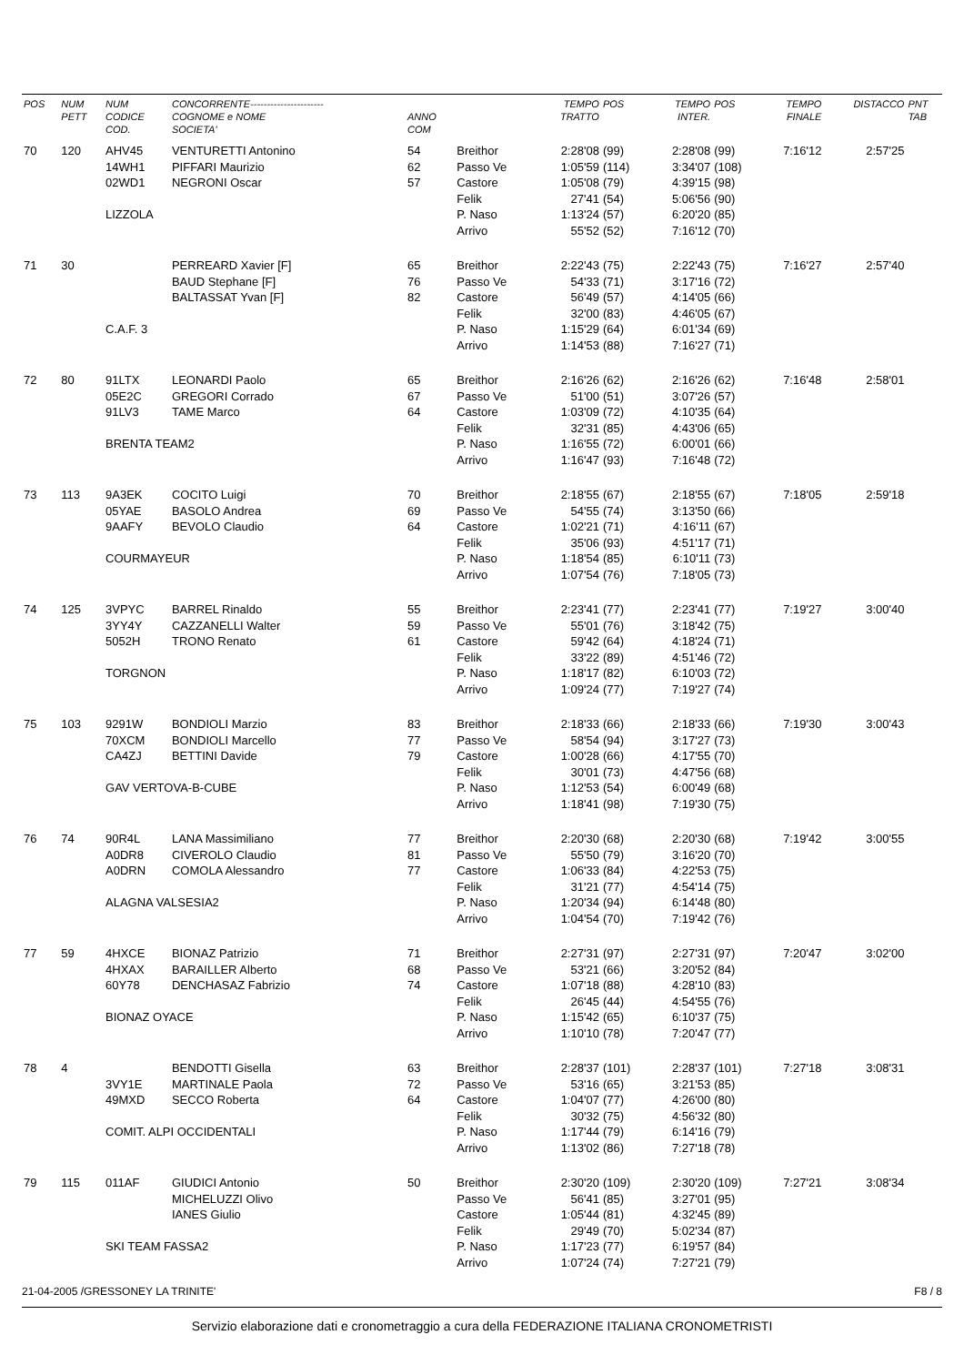| POS | NUM PETT | NUM CODICE COD. | CONCORRENTE---------------------- COGNOME e NOME SOCIETA' | ANNO COM | | TEMPO TRATTO | POS | TEMPO INTER. | POS | TEMPO FINALE | DISTACCO | PNT TAB |
| --- | --- | --- | --- | --- | --- | --- | --- | --- | --- | --- | --- | --- |
| 70 | 120 | AHV45 | VENTURETTI Antonino | 54 | Breithor | 2:28'08 | (99) | 2:28'08 | (99) | 7:16'12 | 2:57'25 | |
| | | 14WH1 | PIFFARI Maurizio | 62 | Passo Ve | 1:05'59 | (114) | 3:34'07 | (108) | | | |
| | | 02WD1 | NEGRONI Oscar | 57 | Castore | 1:05'08 | (79) | 4:39'15 | (98) | | | |
| | | | | | Felik | 27'41 | (54) | 5:06'56 | (90) | | | |
| | | LIZZOLA | | | P. Naso | 1:13'24 | (57) | 6:20'20 | (85) | | | |
| | | | | | Arrivo | 55'52 | (52) | 7:16'12 | (70) | | | |
| 71 | 30 | | PERREARD Xavier [F] | 65 | Breithor | 2:22'43 | (75) | 2:22'43 | (75) | 7:16'27 | 2:57'40 | |
| | | | BAUD Stephane [F] | 76 | Passo Ve | 54'33 | (71) | 3:17'16 | (72) | | | |
| | | | BALTASSAT Yvan [F] | 82 | Castore | 56'49 | (57) | 4:14'05 | (66) | | | |
| | | | | | Felik | 32'00 | (83) | 4:46'05 | (67) | | | |
| | | C.A.F. 3 | | | P. Naso | 1:15'29 | (64) | 6:01'34 | (69) | | | |
| | | | | | Arrivo | 1:14'53 | (88) | 7:16'27 | (71) | | | |
| 72 | 80 | 91LTX | LEONARDI Paolo | 65 | Breithor | 2:16'26 | (62) | 2:16'26 | (62) | 7:16'48 | 2:58'01 | |
| | | 05E2C | GREGORI Corrado | 67 | Passo Ve | 51'00 | (51) | 3:07'26 | (57) | | | |
| | | 91LV3 | TAME Marco | 64 | Castore | 1:03'09 | (72) | 4:10'35 | (64) | | | |
| | | | | | Felik | 32'31 | (85) | 4:43'06 | (65) | | | |
| | | BRENTA TEAM2 | | | P. Naso | 1:16'55 | (72) | 6:00'01 | (66) | | | |
| | | | | | Arrivo | 1:16'47 | (93) | 7:16'48 | (72) | | | |
| 73 | 113 | 9A3EK | COCITO Luigi | 70 | Breithor | 2:18'55 | (67) | 2:18'55 | (67) | 7:18'05 | 2:59'18 | |
| | | 05YAE | BASOLO Andrea | 69 | Passo Ve | 54'55 | (74) | 3:13'50 | (66) | | | |
| | | 9AAFY | BEVOLO Claudio | 64 | Castore | 1:02'21 | (71) | 4:16'11 | (67) | | | |
| | | | | | Felik | 35'06 | (93) | 4:51'17 | (71) | | | |
| | | COURMAYEUR | | | P. Naso | 1:18'54 | (85) | 6:10'11 | (73) | | | |
| | | | | | Arrivo | 1:07'54 | (76) | 7:18'05 | (73) | | | |
| 74 | 125 | 3VPYC | BARREL Rinaldo | 55 | Breithor | 2:23'41 | (77) | 2:23'41 | (77) | 7:19'27 | 3:00'40 | |
| | | 3YY4Y | CAZZANELLI Walter | 59 | Passo Ve | 55'01 | (76) | 3:18'42 | (75) | | | |
| | | 5052H | TRONO Renato | 61 | Castore | 59'42 | (64) | 4:18'24 | (71) | | | |
| | | | | | Felik | 33'22 | (89) | 4:51'46 | (72) | | | |
| | | TORGNON | | | P. Naso | 1:18'17 | (82) | 6:10'03 | (72) | | | |
| | | | | | Arrivo | 1:09'24 | (77) | 7:19'27 | (74) | | | |
| 75 | 103 | 9291W | BONDIOLI Marzio | 83 | Breithor | 2:18'33 | (66) | 2:18'33 | (66) | 7:19'30 | 3:00'43 | |
| | | 70XCM | BONDIOLI Marcello | 77 | Passo Ve | 58'54 | (94) | 3:17'27 | (73) | | | |
| | | CA4ZJ | BETTINI Davide | 79 | Castore | 1:00'28 | (66) | 4:17'55 | (70) | | | |
| | | | | | Felik | 30'01 | (73) | 4:47'56 | (68) | | | |
| | | GAV VERTOVA-B-CUBE | | | P. Naso | 1:12'53 | (54) | 6:00'49 | (68) | | | |
| | | | | | Arrivo | 1:18'41 | (98) | 7:19'30 | (75) | | | |
| 76 | 74 | 90R4L | LANA Massimiliano | 77 | Breithor | 2:20'30 | (68) | 2:20'30 | (68) | 7:19'42 | 3:00'55 | |
| | | A0DR8 | CIVEROLO Claudio | 81 | Passo Ve | 55'50 | (79) | 3:16'20 | (70) | | | |
| | | A0DRN | COMOLA Alessandro | 77 | Castore | 1:06'33 | (84) | 4:22'53 | (75) | | | |
| | | | | | Felik | 31'21 | (77) | 4:54'14 | (75) | | | |
| | | ALAGNA VALSESIA2 | | | P. Naso | 1:20'34 | (94) | 6:14'48 | (80) | | | |
| | | | | | Arrivo | 1:04'54 | (70) | 7:19'42 | (76) | | | |
| 77 | 59 | 4HXCE | BIONAZ Patrizio | 71 | Breithor | 2:27'31 | (97) | 2:27'31 | (97) | 7:20'47 | 3:02'00 | |
| | | 4HXAX | BARAILLER Alberto | 68 | Passo Ve | 53'21 | (66) | 3:20'52 | (84) | | | |
| | | 60Y78 | DENCHASAZ Fabrizio | 74 | Castore | 1:07'18 | (88) | 4:28'10 | (83) | | | |
| | | | | | Felik | 26'45 | (44) | 4:54'55 | (76) | | | |
| | | BIONAZ OYACE | | | P. Naso | 1:15'42 | (65) | 6:10'37 | (75) | | | |
| | | | | | Arrivo | 1:10'10 | (78) | 7:20'47 | (77) | | | |
| 78 | 4 | | BENDOTTI Gisella | 63 | Breithor | 2:28'37 | (101) | 2:28'37 | (101) | 7:27'18 | 3:08'31 | |
| | | 3VY1E | MARTINALE Paola | 72 | Passo Ve | 53'16 | (65) | 3:21'53 | (85) | | | |
| | | 49MXD | SECCO Roberta | 64 | Castore | 1:04'07 | (77) | 4:26'00 | (80) | | | |
| | | | | | Felik | 30'32 | (75) | 4:56'32 | (80) | | | |
| | | COMIT. ALPI OCCIDENTALI | | | P. Naso | 1:17'44 | (79) | 6:14'16 | (79) | | | |
| | | | | | Arrivo | 1:13'02 | (86) | 7:27'18 | (78) | | | |
| 79 | 115 | 011AF | GIUDICI Antonio | 50 | Breithor | 2:30'20 | (109) | 2:30'20 | (109) | 7:27'21 | 3:08'34 | |
| | | | MICHELUZZI Olivo | | Passo Ve | 56'41 | (85) | 3:27'01 | (95) | | | |
| | | | IANES Giulio | | Castore | 1:05'44 | (81) | 4:32'45 | (89) | | | |
| | | | | | Felik | 29'49 | (70) | 5:02'34 | (87) | | | |
| | | SKI TEAM FASSA2 | | | P. Naso | 1:17'23 | (77) | 6:19'57 | (84) | | | |
| | | | | | Arrivo | 1:07'24 | (74) | 7:27'21 | (79) | | | |
21-04-2005 /GRESSONEY LA TRINITE' F8 / 8
Servizio elaborazione dati e cronometraggio a cura della FEDERAZIONE ITALIANA CRONOMETRISTI